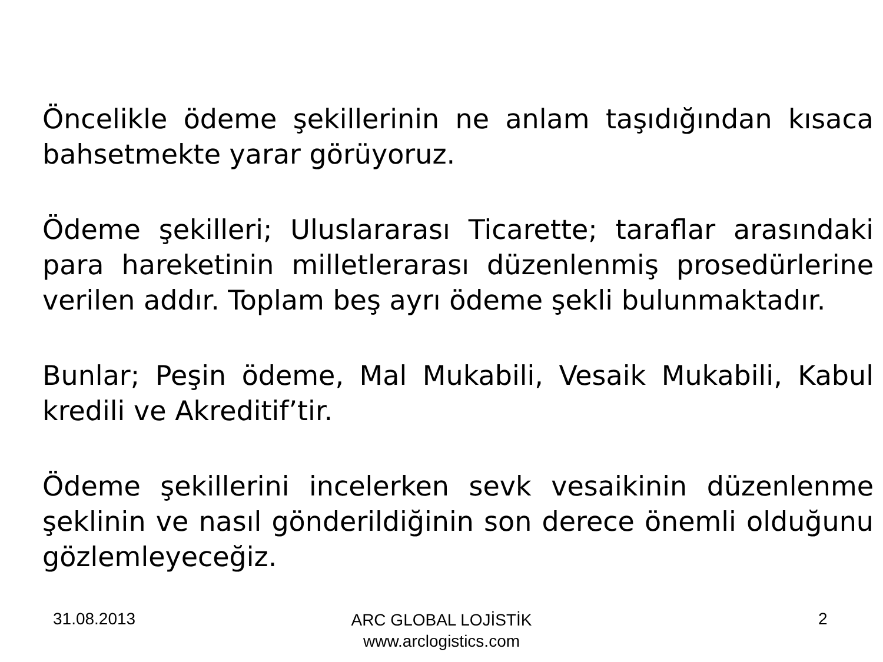Öncelikle ödeme şekillerinin ne anlam taşıdığından kısaca bahsetmekte yarar görüyoruz.
Ödeme şekilleri; Uluslararası Ticarette; taraflar arasındaki para hareketinin milletlerarası düzenlenmiş prosedürlerine verilen addır. Toplam beş ayrı ödeme şekli bulunmaktadır.
Bunlar; Peşin ödeme, Mal Mukabili, Vesaik Mukabili, Kabul kredili ve Akreditif’tir.
Ödeme şekillerini incelerken sevk vesaikinin düzenlenme şeklinin ve nasıl gönderildiğinin son derece önemli olduğunu gözlemleyeceğiz.
31.08.2013
ARC GLOBAL LOJİSTİK
www.arclogistics.com
2